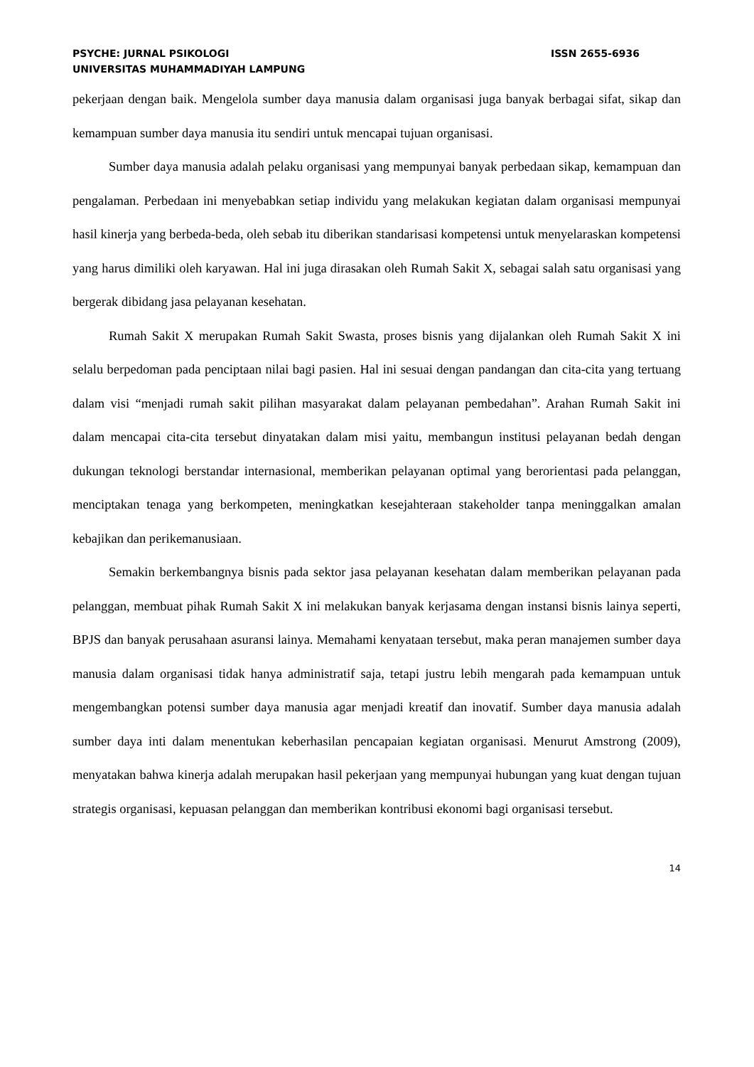PSYCHE: JURNAL PSIKOLOGI ISSN 2655-6936
UNIVERSITAS MUHAMMADIYAH LAMPUNG
pekerjaan dengan baik. Mengelola sumber daya manusia dalam organisasi juga banyak berbagai sifat, sikap dan kemampuan sumber daya manusia itu sendiri untuk mencapai tujuan organisasi.
Sumber daya manusia adalah pelaku organisasi yang mempunyai banyak perbedaan sikap, kemampuan dan pengalaman. Perbedaan ini menyebabkan setiap individu yang melakukan kegiatan dalam organisasi mempunyai hasil kinerja yang berbeda-beda, oleh sebab itu diberikan standarisasi kompetensi untuk menyelaraskan kompetensi yang harus dimiliki oleh karyawan. Hal ini juga dirasakan oleh Rumah Sakit X, sebagai salah satu organisasi yang bergerak dibidang jasa pelayanan kesehatan.
Rumah Sakit X merupakan Rumah Sakit Swasta, proses bisnis yang dijalankan oleh Rumah Sakit X ini selalu berpedoman pada penciptaan nilai bagi pasien. Hal ini sesuai dengan pandangan dan cita-cita yang tertuang dalam visi “menjadi rumah sakit pilihan masyarakat dalam pelayanan pembedahan”. Arahan Rumah Sakit ini dalam mencapai cita-cita tersebut dinyatakan dalam misi yaitu, membangun institusi pelayanan bedah dengan dukungan teknologi berstandar internasional, memberikan pelayanan optimal yang berorientasi pada pelanggan, menciptakan tenaga yang berkompeten, meningkatkan kesejahteraan stakeholder tanpa meninggalkan amalan kebajikan dan perikemanusiaan.
Semakin berkembangnya bisnis pada sektor jasa pelayanan kesehatan dalam memberikan pelayanan pada pelanggan, membuat pihak Rumah Sakit X ini melakukan banyak kerjasama dengan instansi bisnis lainya seperti, BPJS dan banyak perusahaan asuransi lainya. Memahami kenyataan tersebut, maka peran manajemen sumber daya manusia dalam organisasi tidak hanya administratif saja, tetapi justru lebih mengarah pada kemampuan untuk mengembangkan potensi sumber daya manusia agar menjadi kreatif dan inovatif. Sumber daya manusia adalah sumber daya inti dalam menentukan keberhasilan pencapaian kegiatan organisasi. Menurut Amstrong (2009), menyatakan bahwa kinerja adalah merupakan hasil pekerjaan yang mempunyai hubungan yang kuat dengan tujuan strategis organisasi, kepuasan pelanggan dan memberikan kontribusi ekonomi bagi organisasi tersebut.
14